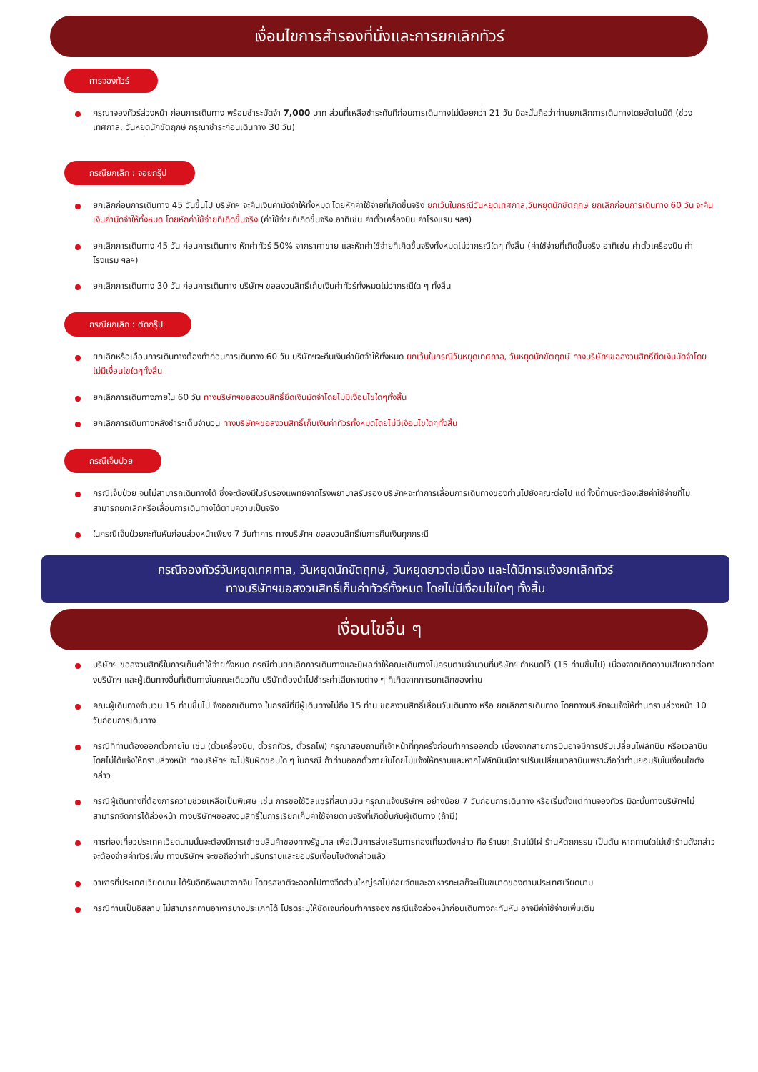เงื่อนไขการสำรองที่นั่งและการยกเลิกทัวร์
การจองทัวร์
กรุณาจองทัวร์ล่วงหน้า ก่อนการเดินทาง พร้อมชำระมัดจำ 7,000 บาท ส่วนที่เหลือชำระทันทีก่อนการเดินทางไม่น้อยกว่า 21 วัน มิฉะนั้นถือว่าท่านยกเลิกการเดินทางโดยอัตโนมัติ (ช่วงเทศกาล, วันหยุดนักขัตฤกษ์ กรุณาชำระก่อนเดินทาง 30 วัน)
กรณียกเลิก : จอยกรุ๊ป
ยกเลิกก่อนการเดินทาง 45 วันขึ้นไป บริษัทฯ จะคืนเงินค่ามัดจำให้ทั้งหมด โดยหักค่าใช้จ่ายที่เกิดขึ้นจริง ยกเว้นในกรณีวันหยุดเทศกาล,วันหยุดนักขัตฤกษ์ ยกเลิกก่อนการเดินทาง 60 วัน จะคืนเงินค่ามัดจำให้ทั้งหมด โดยหักค่าใช้จ่ายที่เกิดขึ้นจริง (ค่าใช้จ่ายที่เกิดขึ้นจริง อาทิเช่น ค่าตั๋วเครื่องบิน ค่าโรงแรม ฯลฯ)
ยกเลิกการเดินทาง 45 วัน ก่อนการเดินทาง หักค่าทัวร์ 50% จากราคาขาย และหักค่าใช้จ่ายที่เกิดขึ้นจริงทั้งหมดไม่ว่ากรณีใดๆ ทั้งสิ้น (ค่าใช้จ่ายที่เกิดขึ้นจริง อาทิเช่น ค่าตั๋วเครื่องบิน ค่าโรงแรม ฯลฯ)
ยกเลิกการเดินทาง 30 วัน ก่อนการเดินทาง บริษัทฯ ขอสงวนสิทธิ์เก็บเงินค่าทัวร์ทั้งหมดไม่ว่ากรณีใด ๆ ทั้งสิ้น
กรณียกเลิก : ตัดกรุ๊ป
ยกเลิกหรือเลื่อนการเดินทางต้องทำก่อนการเดินทาง 60 วัน บริษัทฯจะคืนเงินค่ามัดจำให้ทั้งหมด ยกเว้นในกรณีวันหยุดเทศกาล, วันหยุดนักขัตฤกษ์ ทางบริษัทฯขอสงวนสิทธิ์ยึดเงินมัดจำโดยไม่มีเงื่อนไขใดๆทั้งสิ้น
ยกเลิกการเดินทางภายใน 60 วัน ทางบริษัทฯขอสงวนสิทธิ์ยึดเงินมัดจำโดยไม่มีเงื่อนไขใดๆทั้งสิ้น
ยกเลิกการเดินทางหลังชำระเต็มจำนวน ทางบริษัทฯขอสงวนสิทธิ์เก็บเงินค่าทัวร์ทั้งหมดโดยไม่มีเงื่อนไขใดๆทั้งสิ้น
กรณีเจ็บป่วย
กรณีเจ็บป่วย จนไม่สามารถเดินทางได้ ซึ่งจะต้องมีใบรับรองแพทย์จากโรงพยาบาลรับรอง บริษัทฯจะทำการเลื่อนการเดินทางของท่านไปยังคณะต่อไป แต่ทั้งนี้ท่านจะต้องเสียค่าใช้จ่ายที่ไม่สามารถยกเลิกหรือเลื่อนการเดินทางได้ตามความเป็นจริง
ในกรณีเจ็บป่วยกะทันหันก่อนล่วงหน้าเพียง 7 วันทำการ ทางบริษัทฯ ขอสงวนสิทธิ์ในการคืนเงินทุกกรณี
กรณีจองทัวร์วันหยุดเทศกาล, วันหยุดนักขัตฤกษ์, วันหยุดยาวต่อเนื่อง และได้มีการแจ้งยกเลิกทัวร์
ทางบริษัทฯขอสงวนสิทธิ์เก็บค่าทัวร์ทั้งหมด โดยไม่มีเงื่อนไขใดๆ ทั้งสิ้น
เงื่อนไขอื่น ๆ
บริษัทฯ ขอสงวนสิทธิ์ในการเก็บค่าใช้จ่ายทั้งหมด กรณีท่านยกเลิกการเดินทางและมีผลทำให้คณะเดินทางไม่ครบตามจำนวนที่บริษัทฯ กำหนดไว้ (15 ท่านขึ้นไป) เนื่องจากเกิดความเสียหายต่อทางบริษัทฯ และผู้เดินทางอื่นที่เดินทางในคณะเดียวกัน บริษัทต้องนำไปชำระค่าเสียหายต่าง ๆ ที่เกิดจากการยกเลิกของท่าน
คณะผู้เดินทางจำนวน 15 ท่านขึ้นไป จึงออกเดินทาง ในกรณีที่มีผู้เดินทางไม่ถึง 15 ท่าน ขอสงวนสิทธิ์เลื่อนวันเดินทาง หรือ ยกเลิกการเดินทาง โดยทางบริษัทจะแจ้งให้ท่านทราบล่วงหน้า 10 วันก่อนการเดินทาง
กรณีที่ท่านต้องออกตั๋วภายใน เช่น (ตั๋วเครื่องบิน, ตั๋วรถทัวร์, ตั๋วรถไฟ) กรุณาสอบถามที่เจ้าหน้าที่ทุกครั้งก่อนทำการออกตั๋ว เนื่องจากสายการบินอาจมีการปรับเปลี่ยนไฟล์ทบิน หรือเวลาบิน โดยไม่ได้แจ้งให้ทราบล่วงหน้า ทางบริษัทฯ จะไม่รับผิดชอบใด ๆ ในกรณี ถ้าท่านออกตั๋วภายในโดยไม่แจ้งให้ทราบและหากไฟล์ทบินมีการปรับเปลี่ยนเวลาบินเพราะถือว่าท่านยอมรับในเงื่อนไขดังกล่าว
กรณีผู้เดินทางที่ต้องการความช่วยเหลือเป็นพิเศษ เช่น การขอใช้วีลแชร์ที่สนามบิน กรุณาแจ้งบริษัทฯ อย่างน้อย 7 วันก่อนการเดินทาง หรือเริ่มตั้งแต่ท่านจองทัวร์ มิฉะนั้นทางบริษัทฯไม่สามารถจัดการได้ล่วงหน้า ทางบริษัทฯขอสงวนสิทธิ์ในการเรียกเก็บค่าใช้จ่ายตามจริงที่เกิดขึ้นกับผู้เดินทาง (ถ้ามี)
การท่องเที่ยวประเทศเวียดนามนั้นจะต้องมีการเข้าชมสินค้าของทางรัฐบาล เพื่อเป็นการส่งเสริมการท่องเที่ยวดังกล่าว คือ ร้านยา,ร้านไม้ไผ่ ร้านหัตถกรรม เป็นต้น หากท่านใดไม่เข้าร้านดังกล่าวจะต้องจ่ายค่าทัวร์เพิ่ม ทางบริษัทฯ จะขอถือว่าท่านรับทราบและยอมรับเงื่อนไขดังกล่าวแล้ว
อาหารที่ประเทศเวียดนาม ได้รับอิทธิพลมาจากจีน โดยรสชาติจะออกไปทางจืดส่วนใหญ่รสไม่ค่อยจัดและอาหารทะเลก็จะเป็นขนาดของตามประเทศเวียดนาม
กรณีท่านเป็นอิสลาม ไม่สามารถทานอาหารบางประเภทได้ โปรดระบุให้ชัดเจนก่อนทำการจอง กรณีแจ้งล่วงหน้าก่อนเดินทางกะทันหัน อาจมีค่าใช้จ่ายเพิ่มเติม